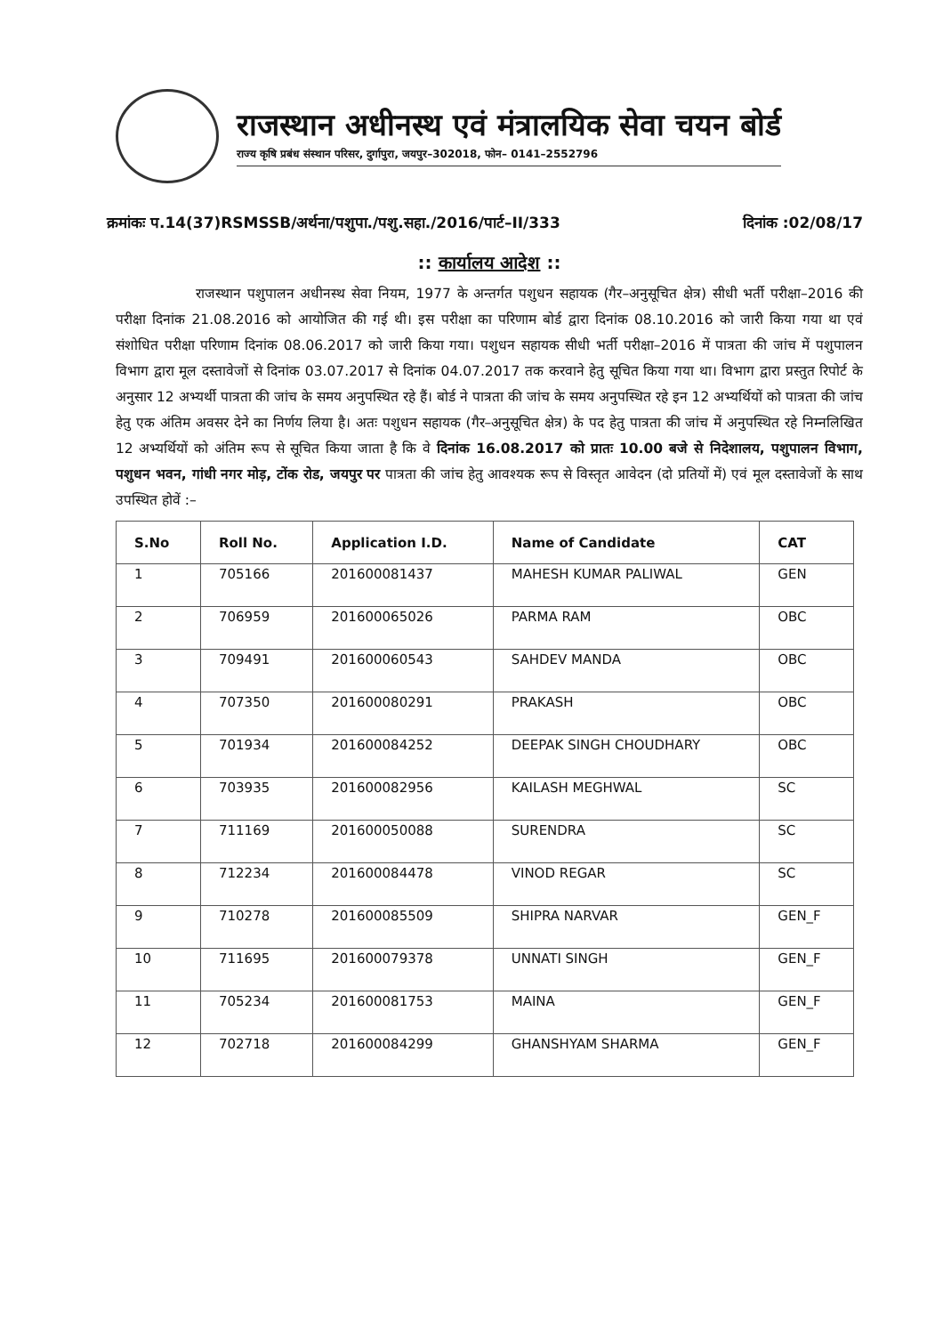राजस्थान अधीनस्थ एवं मंत्रालयिक सेवा चयन बोर्ड
राज्य कृषि प्रबंध संस्थान परिसर, दुर्गापुरा, जयपुर–302018, फोन– 0141–2552796
क्रमांकः प.14(37)RSMSSB/अर्थना/पशुपा./पशु.सहा./2016/पार्ट–II/333 दिनांक :02/08/17
:: कार्यालय आदेश ::
राजस्थान पशुपालन अधीनस्थ सेवा नियम, 1977 के अन्तर्गत पशुधन सहायक (गैर–अनुसूचित क्षेत्र) सीधी भर्ती परीक्षा–2016 की परीक्षा दिनांक 21.08.2016 को आयोजित की गई थी। इस परीक्षा का परिणाम बोर्ड द्वारा दिनांक 08.10.2016 को जारी किया गया था एवं संशोधित परीक्षा परिणाम दिनांक 08.06.2017 को जारी किया गया। पशुधन सहायक सीधी भर्ती परीक्षा–2016 में पात्रता की जांच में पशुपालन विभाग द्वारा मूल दस्तावेजों से दिनांक 03.07.2017 से दिनांक 04.07.2017 तक करवाने हेतु सूचित किया गया था। विभाग द्वारा प्रस्तुत रिपोर्ट के अनुसार 12 अभ्यर्थी पात्रता की जांच के समय अनुपस्थित रहे हैं। बोर्ड ने पात्रता की जांच के समय अनुपस्थित रहे इन 12 अभ्यर्थियों को पात्रता की जांच हेतु एक अंतिम अवसर देने का निर्णय लिया है। अतः पशुधन सहायक (गैर–अनुसूचित क्षेत्र) के पद हेतु पात्रता की जांच में अनुपस्थित रहे निम्नलिखित 12 अभ्यर्थियों को अंतिम रूप से सूचित किया जाता है कि वे दिनांक 16.08.2017 को प्रातः 10.00 बजे से निदेशालय, पशुपालन विभाग, पशुधन भवन, गांधी नगर मोड़, टोंक रोड, जयपुर पर पात्रता की जांच हेतु आवश्यक रूप से विस्तृत आवेदन (दो प्रतियों में) एवं मूल दस्तावेजों के साथ उपस्थित होवें :–
| S.No | Roll No. | Application I.D. | Name of Candidate | CAT |
| --- | --- | --- | --- | --- |
| 1 | 705166 | 201600081437 | MAHESH KUMAR PALIWAL | GEN |
| 2 | 706959 | 201600065026 | PARMA RAM | OBC |
| 3 | 709491 | 201600060543 | SAHDEV MANDA | OBC |
| 4 | 707350 | 201600080291 | PRAKASH | OBC |
| 5 | 701934 | 201600084252 | DEEPAK SINGH CHOUDHARY | OBC |
| 6 | 703935 | 201600082956 | KAILASH MEGHWAL | SC |
| 7 | 711169 | 201600050088 | SURENDRA | SC |
| 8 | 712234 | 201600084478 | VINOD REGAR | SC |
| 9 | 710278 | 201600085509 | SHIPRA NARVAR | GEN_F |
| 10 | 711695 | 201600079378 | UNNATI SINGH | GEN_F |
| 11 | 705234 | 201600081753 | MAINA | GEN_F |
| 12 | 702718 | 201600084299 | GHANSHYAM SHARMA | GEN_F |